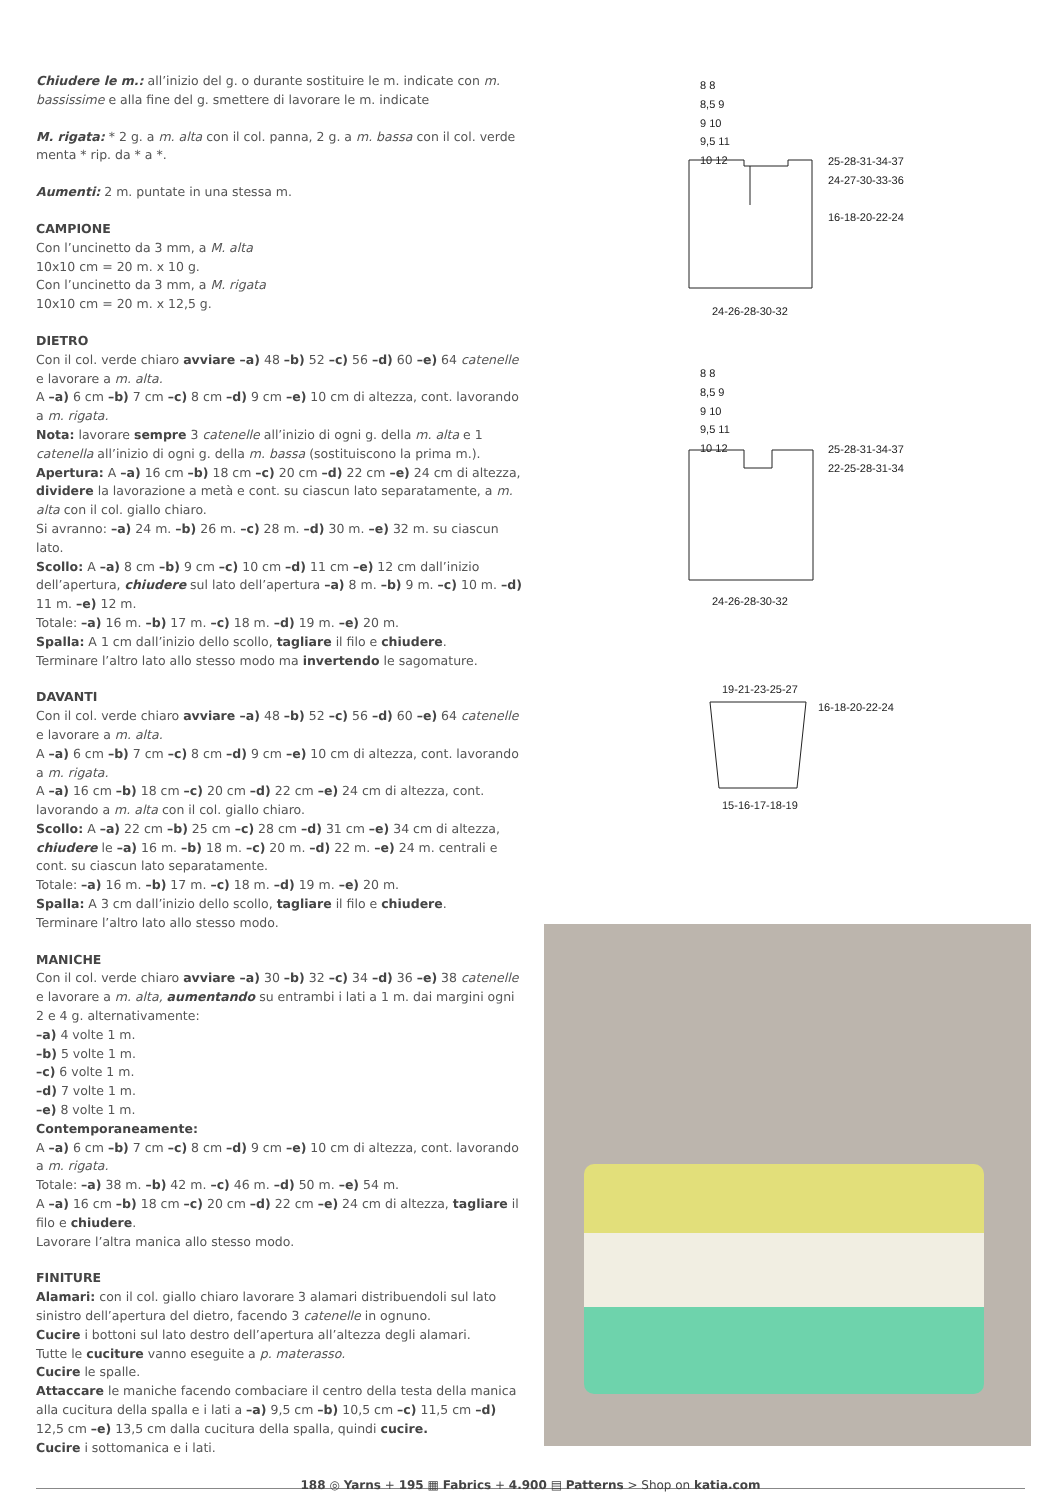Chiudere le m.: all’inizio del g. o durante sostituire le m. indicate con m. bassissime e alla fine del g. smettere di lavorare le m. indicate
M. rigata: * 2 g. a m. alta con il col. panna, 2 g. a m. bassa con il col. verde menta * rip. da * a *.
Aumenti: 2 m. puntate in una stessa m.
CAMPIONE
Con l’uncinetto da 3 mm, a M. alta
10x10 cm = 20 m. x 10 g.
Con l’uncinetto da 3 mm, a M. rigata
10x10 cm = 20 m. x 12,5 g.
DIETRO
Con il col. verde chiaro avviare –a) 48 –b) 52 –c) 56 –d) 60 –e) 64 catenelle e lavorare a m. alta.
A –a) 6 cm –b) 7 cm –c) 8 cm –d) 9 cm –e) 10 cm di altezza, cont. lavorando a m. rigata.
Nota: lavorare sempre 3 catenelle all’inizio di ogni g. della m. alta e 1 catenella all’inizio di ogni g. della m. bassa (sostituiscono la prima m.).
Apertura: A –a) 16 cm –b) 18 cm –c) 20 cm –d) 22 cm –e) 24 cm di altezza, dividere la lavorazione a metà e cont. su ciascun lato separatamente, a m. alta con il col. giallo chiaro.
Si avranno: –a) 24 m. –b) 26 m. –c) 28 m. –d) 30 m. –e) 32 m. su ciascun lato.
Scollo: A –a) 8 cm –b) 9 cm –c) 10 cm –d) 11 cm –e) 12 cm dall’inizio dell’apertura, chiudere sul lato dell’apertura –a) 8 m. –b) 9 m. –c) 10 m. –d) 11 m. –e) 12 m.
Totale: –a) 16 m. –b) 17 m. –c) 18 m. –d) 19 m. –e) 20 m.
Spalla: A 1 cm dall’inizio dello scollo, tagliare il filo e chiudere.
Terminare l’altro lato allo stesso modo ma invertendo le sagomature.
DAVANTI
Con il col. verde chiaro avviare –a) 48 –b) 52 –c) 56 –d) 60 –e) 64 catenelle e lavorare a m. alta.
A –a) 6 cm –b) 7 cm –c) 8 cm –d) 9 cm –e) 10 cm di altezza, cont. lavorando a m. rigata.
A –a) 16 cm –b) 18 cm –c) 20 cm –d) 22 cm –e) 24 cm di altezza, cont. lavorando a m. alta con il col. giallo chiaro.
Scollo: A –a) 22 cm –b) 25 cm –c) 28 cm –d) 31 cm –e) 34 cm di altezza, chiudere le –a) 16 m. –b) 18 m. –c) 20 m. –d) 22 m. –e) 24 m. centrali e cont. su ciascun lato separatamente.
Totale: –a) 16 m. –b) 17 m. –c) 18 m. –d) 19 m. –e) 20 m.
Spalla: A 3 cm dall’inizio dello scollo, tagliare il filo e chiudere.
Terminare l’altro lato allo stesso modo.
MANICHE
Con il col. verde chiaro avviare –a) 30 –b) 32 –c) 34 –d) 36 –e) 38 catenelle e lavorare a m. alta, aumentando su entrambi i lati a 1 m. dai margini ogni 2 e 4 g. alternativamente:
–a) 4 volte 1 m.
–b) 5 volte 1 m.
–c) 6 volte 1 m.
–d) 7 volte 1 m.
–e) 8 volte 1 m.
Contemporaneamente:
A –a) 6 cm –b) 7 cm –c) 8 cm –d) 9 cm –e) 10 cm di altezza, cont. lavorando a m. rigata.
Totale: –a) 38 m. –b) 42 m. –c) 46 m. –d) 50 m. –e) 54 m.
A –a) 16 cm –b) 18 cm –c) 20 cm –d) 22 cm –e) 24 cm di altezza, tagliare il filo e chiudere.
Lavorare l’altra manica allo stesso modo.
FINITURE
Alamari: con il col. giallo chiaro lavorare 3 alamari distribuendoli sul lato sinistro dell’apertura del dietro, facendo 3 catenelle in ognuno.
Cucire i bottoni sul lato destro dell’apertura all’altezza degli alamari.
Tutte le cuciture vanno eseguite a p. materasso.
Cucire le spalle.
Attaccare le maniche facendo combaciare il centro della testa della manica alla cucitura della spalla e i lati a –a) 9,5 cm –b) 10,5 cm –c) 11,5 cm –d) 12,5 cm –e) 13,5 cm dalla cucitura della spalla, quindi cucire.
Cucire i sottomanica e i lati.
8 8
8,5 9
9 10
9,5 11
10 12
25-28-31-34-37
24-27-30-33-36
16-18-20-22-24
24-26-28-30-32
8 8
8,5 9
9 10
9,5 11
10 12
25-28-31-34-37
22-25-28-31-34
24-26-28-30-32
19-21-23-25-27
16-18-20-22-24
15-16-17-18-19
188 ◎ Yarns + 195 ▦ Fabrics + 4.900 ▤ Patterns > Shop on katia.com